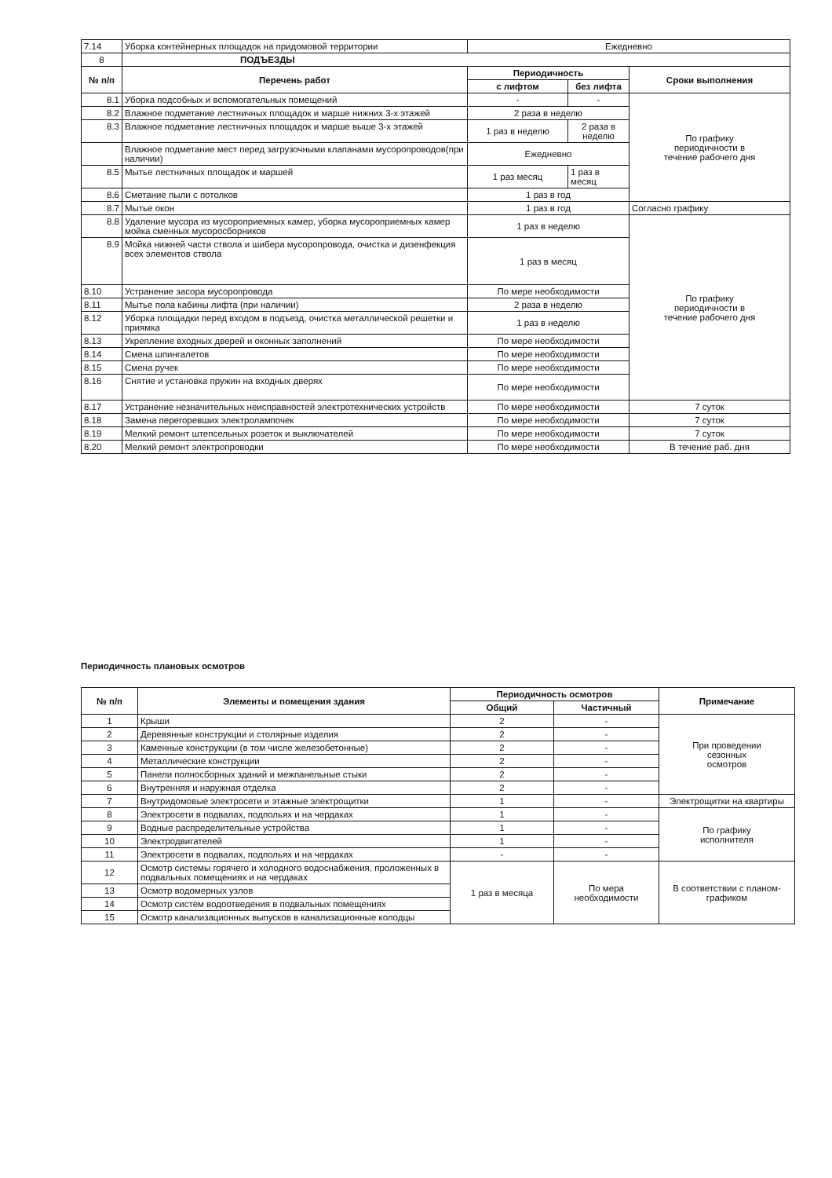| 7.14 | Уборка контейнерных площадок на придомовой территории | Ежедневно | | |
| 8 | ПОДЪЕЗДЫ | | | |
| № п/п | Перечень работ | Периодичность | | Сроки выполнения |
| | | с лифтом | без лифта | |
| 8.1 | Уборка подсобных и вспомогательных помещений | - | - | По графику периодичности в течение рабочего дня |
| 8.2 | Влажное подметание лестничных площадок и марше нижних 3-х этажей | 2 раза в неделю | | |
| 8.3 | Влажное подметание лестничных площадок и марше выше 3-х этажей | 1 раз в неделю | 2 раза в неделю | |
| | Влажное подметание мест перед загрузочными клапанами мусоропроводов(при наличии) | Ежедневно | | |
| 8.5 | Мытье лестничных площадок и маршей | 1 раз месяц | 1 раз в месяц | |
| 8.6 | Сметание пыли с потолков | 1 раз в год | | |
| 8.7 | Мытье окон | 1 раз в год | | Согласно графику |
| 8.8 | Удаление мусора из мусороприемных камер, уборка мусороприемных камер мойка сменных мусоросборников | 1 раз в неделю | | По графику периодичности в течение рабочего дня |
| 8.9 | Мойка нижней части ствола и шибера мусоропровода, очистка и дизенфекция всех элементов ствола | 1 раз в месяц | | |
| 8.10 | Устранение засора мусоропровода | По мере необходимости | | |
| 8.11 | Мытье пола кабины лифта (при наличии) | 2 раза в неделю | | |
| 8.12 | Уборка площадки перед входом в подъезд, очистка металлической решетки и приямка | 1 раз в неделю | | |
| 8.13 | Укрепление входных дверей и оконных заполнений | По мере необходимости | | |
| 8.14 | Смена шпингалетов | По мере необходимости | | |
| 8.15 | Смена ручек | По мере необходимости | | |
| 8.16 | Снятие и установка пружин на входных дверях | По мере необходимости | | |
| 8.17 | Устранение незначительных неисправностей электротехнических устройств | По мере необходимости | | 7 суток |
| 8.18 | Замена перегоревших электролампочек | По мере необходимости | | 7 суток |
| 8.19 | Мелкий ремонт штепсельных розеток и выключателей | По мере необходимости | | 7 суток |
| 8.20 | Мелкий ремонт электропроводки | По мере необходимости | | В течение раб. дня |
Периодичность плановых осмотров
| № п/п | Элементы и помещения здания | Периодичность осмотров | | Примечание |
| --- | --- | --- | --- | --- |
| | | Общий | Частичный | |
| 1 | Крыши | 2 | - | При проведении сезонных осмотров |
| 2 | Деревянные конструкции и столярные изделия | 2 | - | |
| 3 | Каменные конструкции (в том числе железобетонные) | 2 | - | |
| 4 | Металлические конструкции | 2 | - | |
| 5 | Панели полносборных зданий и межпанельные стыки | 2 | - | |
| 6 | Внутренняя и наружная отделка | 2 | - | |
| 7 | Внутридомовые электросети и этажные электрощитки | 1 | - | Электрощитки на квартиры |
| 8 | Электросети в подвалах, подпольях и на чердаках | 1 | - | По графику исполнителя |
| 9 | Водные распределительные устройства | 1 | - | |
| 10 | Электродвигателей | 1 | - | |
| 11 | Электросети в подвалах, подпольях и на чердаках | - | - | |
| 12 | Осмотр системы горячего и холодного водоснабжения, проложенных в подвальных помещениях и на чердаках | 1 раз в месяца | По мера необходимости | В соответствии с планом-графиком |
| 13 | Осмотр водомерных узлов | | | |
| 14 | Осмотр систем водоотведения в подвальных помещениях | | | |
| 15 | Осмотр канализационных выпусков в канализационные колодцы | | | |